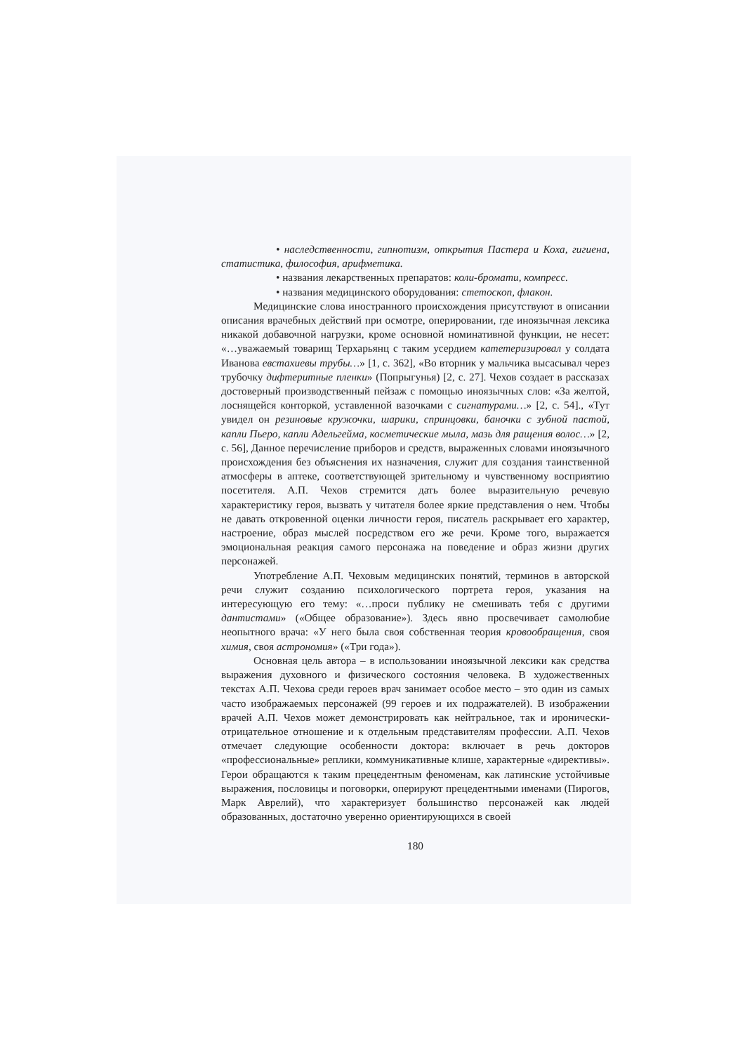• наследственности, гипнотизм, открытия Пастера и Коха, гигиена, статистика, философия, арифметика.
• названия лекарственных препаратов: коли-бромати, компресс.
• названия медицинского оборудования: стетоскоп, флакон.
Медицинские слова иностранного происхождения присутствуют в описании описания врачебных действий при осмотре, оперировании, где иноязычная лексика никакой добавочной нагрузки, кроме основной номинативной функции, не несет: «…уважаемый товарищ Терхарьянц с таким усердием катетеризировал у солдата Иванова евстахиевы трубы…» [1, с. 362], «Во вторник у мальчика высасывал через трубочку дифтеритные пленки» (Попрыгунья) [2, с. 27]. Чехов создает в рассказах достоверный производственный пейзаж с помощью иноязычных слов: «За желтой, лоснящейся конторкой, уставленной вазочками с сигнатурами…» [2, с. 54]., «Тут увидел он резиновые кружочки, шарики, спринцовки, баночки с зубной пастой, капли Пьеро, капли Адельгейма, косметические мыла, мазь для ращения волос…» [2, с. 56], Данное перечисление приборов и средств, выраженных словами иноязычного происхождения без объяснения их назначения, служит для создания таинственной атмосферы в аптеке, соответствующей зрительному и чувственному восприятию посетителя. А.П. Чехов стремится дать более выразительную речевую характеристику героя, вызвать у читателя более яркие представления о нем. Чтобы не давать откровенной оценки личности героя, писатель раскрывает его характер, настроение, образ мыслей посредством его же речи. Кроме того, выражается эмоциональная реакция самого персонажа на поведение и образ жизни других персонажей.
Употребление А.П. Чеховым медицинских понятий, терминов в авторской речи служит созданию психологического портрета героя, указания на интересующую его тему: «…проси публику не смешивать тебя с другими дантистами» («Общее образование»). Здесь явно просвечивает самолюбие неопытного врача: «У него была своя собственная теория кровообращения, своя химия, своя астрономия» («Три года»).
Основная цель автора – в использовании иноязычной лексики как средства выражения духовного и физического состояния человека. В художественных текстах А.П. Чехова среди героев врач занимает особое место – это один из самых часто изображаемых персонажей (99 героев и их подражателей). В изображении врачей А.П. Чехов может демонстрировать как нейтральное, так и иронически-отрицательное отношение и к отдельным представителям профессии. А.П. Чехов отмечает следующие особенности доктора: включает в речь докторов «профессиональные» реплики, коммуникативные клише, характерные «директивы». Герои обращаются к таким прецедентным феноменам, как латинские устойчивые выражения, пословицы и поговорки, оперируют прецедентными именами (Пирогов, Марк Аврелий), что характеризует большинство персонажей как людей образованных, достаточно уверенно ориентирующихся в своей
180